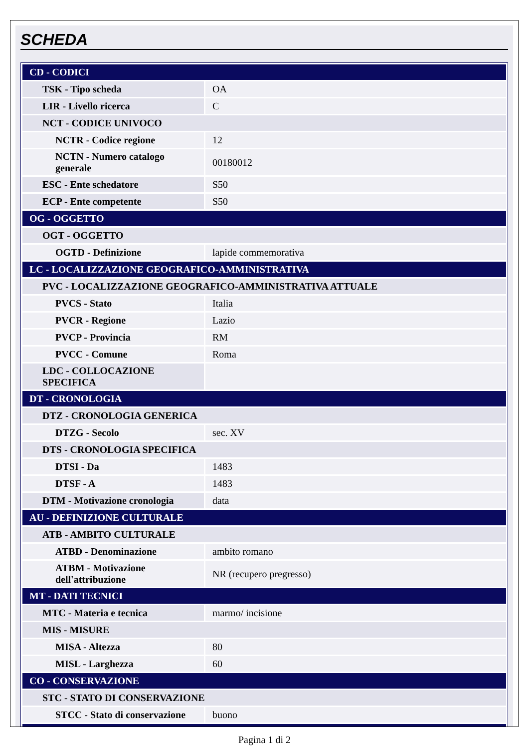SCHEDA
| CD - CODICI | |
| TSK - Tipo scheda | OA |
| LIR - Livello ricerca | C |
| NCT - CODICE UNIVOCO | |
| NCTR - Codice regione | 12 |
| NCTN - Numero catalogo generale | 00180012 |
| ESC - Ente schedatore | S50 |
| ECP - Ente competente | S50 |
| OG - OGGETTO | |
| OGT - OGGETTO | |
| OGTD - Definizione | lapide commemorativa |
| LC - LOCALIZZAZIONE GEOGRAFICO-AMMINISTRATIVA | |
| PVC - LOCALIZZAZIONE GEOGRAFICO-AMMINISTRATIVA ATTUALE | |
| PVCS - Stato | Italia |
| PVCR - Regione | Lazio |
| PVCP - Provincia | RM |
| PVCC - Comune | Roma |
| LDC - COLLOCAZIONE SPECIFICA | |
| DT - CRONOLOGIA | |
| DTZ - CRONOLOGIA GENERICA | |
| DTZG - Secolo | sec. XV |
| DTS - CRONOLOGIA SPECIFICA | |
| DTSI - Da | 1483 |
| DTSF - A | 1483 |
| DTM - Motivazione cronologia | data |
| AU - DEFINIZIONE CULTURALE | |
| ATB - AMBITO CULTURALE | |
| ATBD - Denominazione | ambito romano |
| ATBM - Motivazione dell'attribuzione | NR (recupero pregresso) |
| MT - DATI TECNICI | |
| MTC - Materia e tecnica | marmo/ incisione |
| MIS - MISURE | |
| MISA - Altezza | 80 |
| MISL - Larghezza | 60 |
| CO - CONSERVAZIONE | |
| STC - STATO DI CONSERVAZIONE | |
| STCC - Stato di conservazione | buono |
Pagina 1 di 2